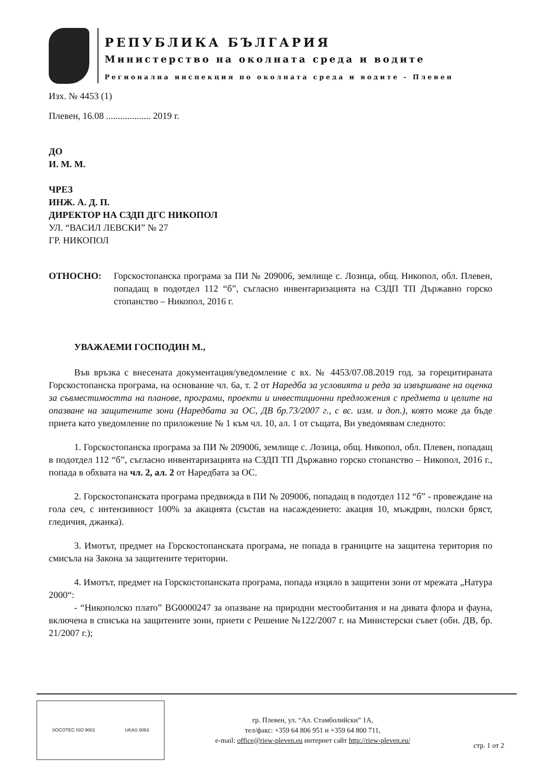РЕПУБЛИКА БЪЛГАРИЯ
Министерство на околната среда и водите
Регионална инспекция по околната среда и водите - Плевен
Изх. № 4453 (1)
Плевен, 16.08 ................... 2019 г.
ДО
И. М. М.
ЧРЕЗ
ИНЖ. А. Д. П.
ДИРЕКТОР НА СЗДП ДГС НИКОПОЛ
УЛ. “ВАСИЛ ЛЕВСКИ” № 27
ГР. НИКОПОЛ
ОТНОСНО: Горскостопанска програма за ПИ № 209006, землище с. Лозица, общ. Никопол, обл. Плевен, попадащ в подотдел 112 “б”, съгласно инвентаризацията на СЗДП ТП Държавно горско стопанство – Никопол, 2016 г.
УВАЖАЕМИ ГОСПОДИН М.,
Във връзка с внесената документация/уведомление с вх. № 4453/07.08.2019 год. за горецитираната Горскостопанска програма, на основание чл. 6а, т. 2 от Наредба за условията и реда за извършване на оценка за съвместимостта на планове, програми, проекти и инвестиционни предложения с предмета и целите на опазване на защитените зони (Наредбата за ОС, ДВ бр.73/2007 г., с вс. изм. и доп.), която може да бъде приета като уведомление по приложение № 1 към чл. 10, ал. 1 от същата, Ви уведомявам следното:
1. Горскостопанска програма за ПИ № 209006, землище с. Лозица, общ. Никопол, обл. Плевен, попадащ в подотдел 112 “б”, съгласно инвентаризацията на СЗДП ТП Държавно горско стопанство – Никопол, 2016 г., попада в обхвата на чл. 2, ал. 2 от Наредбата за ОС.
2. Горскостопанската програма предвижда в ПИ № 209006, попадащ в подотдел 112 “б” - провеждане на гола сеч, с интензивност 100% за акацията (състав на насаждението: акация 10, мъждрян, полски бряст, гледичия, джанка).
3. Имотът, предмет на Горскостопанската програма, не попада в границите на защитена територия по смисъла на Закона за защитените територии.
4. Имотът, предмет на Горскостопанската програма, попада изцяло в защитени зони от мрежата „Натура 2000“:
- “Никополско плато” BG0000247 за опазване на природни местообитания и на дивата флора и фауна, включена в списъка на защитените зони, приети с Решение №122/2007 г. на Министерски съвет (обн. ДВ, бр. 21/2007 г.);
SOCOTEC ISO 9001 UKAS 0063
гр. Плевен, ул. “Ал. Стамболийски” 1А,
тел/факс: +359 64 806 951 и +359 64 800 711,
e-mail: office@riew-pleven.eu интернет сайт http://riew-pleven.eu/
стр. 1 от 2